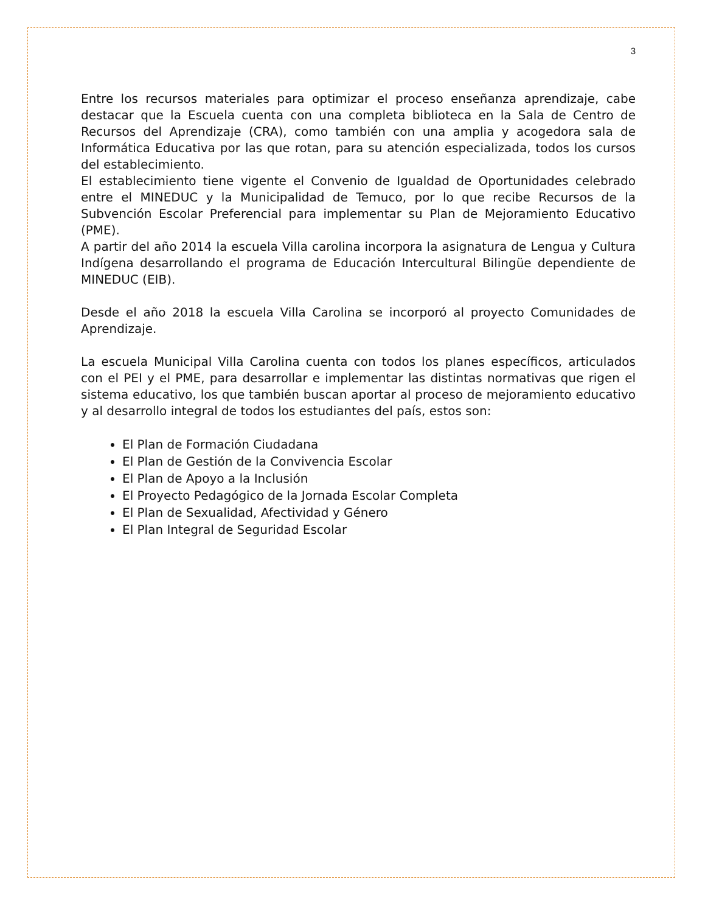3
Entre los recursos materiales para optimizar el proceso enseñanza aprendizaje, cabe destacar que la Escuela cuenta con una completa biblioteca en la Sala de Centro de Recursos del Aprendizaje (CRA), como también con una amplia y acogedora sala de Informática Educativa por las que rotan, para su atención especializada, todos los cursos del establecimiento.
El establecimiento tiene vigente el Convenio de Igualdad de Oportunidades celebrado entre el MINEDUC y la Municipalidad de Temuco, por lo que recibe Recursos de la Subvención Escolar Preferencial para implementar su Plan de Mejoramiento Educativo (PME).
A partir del año 2014 la escuela Villa carolina incorpora la asignatura de Lengua y Cultura Indígena desarrollando el programa de Educación Intercultural Bilingüe dependiente de MINEDUC (EIB).
Desde el año 2018 la escuela Villa Carolina se incorporó al proyecto Comunidades de Aprendizaje.
La escuela Municipal Villa Carolina cuenta con todos los planes específicos, articulados con el PEI y el PME, para desarrollar e implementar las distintas normativas que rigen el sistema educativo, los que también buscan aportar al proceso de mejoramiento educativo y al desarrollo integral de todos los estudiantes del país, estos son:
El Plan de Formación Ciudadana
El Plan de Gestión de la Convivencia Escolar
El Plan de Apoyo a la Inclusión
El Proyecto Pedagógico de la Jornada Escolar Completa
El Plan de Sexualidad, Afectividad y Género
El Plan Integral de Seguridad Escolar